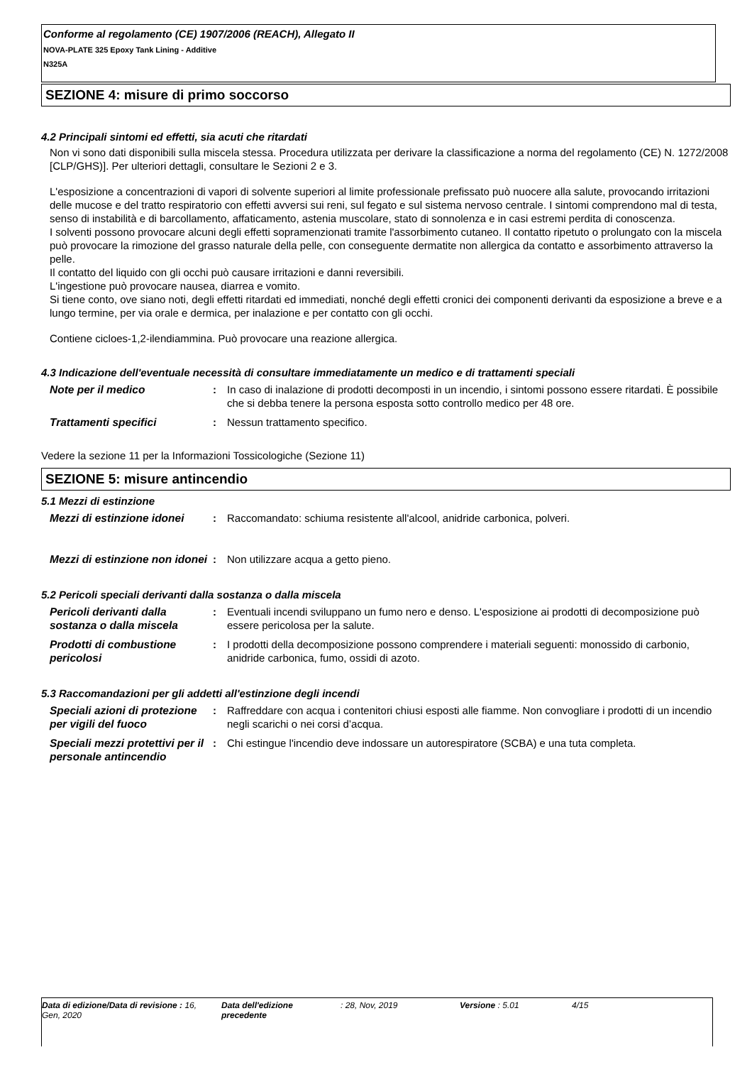Conforme al regolamento (CE) 1907/2006 (REACH), Allegato II
NOVA-PLATE 325 Epoxy Tank Lining - Additive
N325A
SEZIONE 4: misure di primo soccorso
4.2 Principali sintomi ed effetti, sia acuti che ritardati
Non vi sono dati disponibili sulla miscela stessa. Procedura utilizzata per derivare la classificazione a norma del regolamento (CE) N. 1272/2008 [CLP/GHS)]. Per ulteriori dettagli, consultare le Sezioni 2 e 3.
L'esposizione a concentrazioni di vapori di solvente superiori al limite professionale prefissato può nuocere alla salute, provocando irritazioni delle mucose e del tratto respiratorio con effetti avversi sui reni, sul fegato e sul sistema nervoso centrale. I sintomi comprendono mal di testa, senso di instabilità e di barcollamento, affaticamento, astenia muscolare, stato di sonnolenza e in casi estremi perdita di conoscenza.
I solventi possono provocare alcuni degli effetti sopramenzionati tramite l'assorbimento cutaneo. Il contatto ripetuto o prolungato con la miscela può provocare la rimozione del grasso naturale della pelle, con conseguente dermatite non allergica da contatto e assorbimento attraverso la pelle.
Il contatto del liquido con gli occhi può causare irritazioni e danni reversibili.
L'ingestione può provocare nausea, diarrea e vomito.
Si tiene conto, ove siano noti, degli effetti ritardati ed immediati, nonché degli effetti cronici dei componenti derivanti da esposizione a breve e a lungo termine, per via orale e dermica, per inalazione e per contatto con gli occhi.
Contiene cicloes-1,2-ilendiammina. Può provocare una reazione allergica.
4.3 Indicazione dell'eventuale necessità di consultare immediatamente un medico e di trattamenti speciali
| Note per il medico | : | In caso di inalazione di prodotti decomposti in un incendio, i sintomi possono essere ritardati. È possibile che si debba tenere la persona esposta sotto controllo medico per 48 ore. |
| Trattamenti specifici | : | Nessun trattamento specifico. |
Vedere la sezione 11 per la Informazioni Tossicologiche (Sezione 11)
SEZIONE 5: misure antincendio
5.1 Mezzi di estinzione
| Mezzi di estinzione idonei | : | Raccomandato: schiuma resistente all'alcool, anidride carbonica, polveri. |
| Mezzi di estinzione non idonei | : | Non utilizzare acqua a getto pieno. |
5.2 Pericoli speciali derivanti dalla sostanza o dalla miscela
| Pericoli derivanti dalla sostanza o dalla miscela | : | Eventuali incendi sviluppano un fumo nero e denso. L'esposizione ai prodotti di decomposizione può essere pericolosa per la salute. |
| Prodotti di combustione pericolosi | : | I prodotti della decomposizione possono comprendere i materiali seguenti: monossido di carbonio, anidride carbonica, fumo, ossidi di azoto. |
5.3 Raccomandazioni per gli addetti all'estinzione degli incendi
| Speciali azioni di protezione per vigili del fuoco | : | Raffreddare con acqua i contenitori chiusi esposti alle fiamme. Non convogliare i prodotti di un incendio negli scarichi o nei corsi d’acqua. |
| Speciali mezzi protettivi per il personale antincendio | : | Chi estingue l'incendio deve indossare un autorespiratore (SCBA) e una tuta completa. |
Data di edizione/Data di revisione : 16, Gen, 2020
Data dell'edizione precedente
: 28, Nov, 2019 Versione : 5.01 4/15